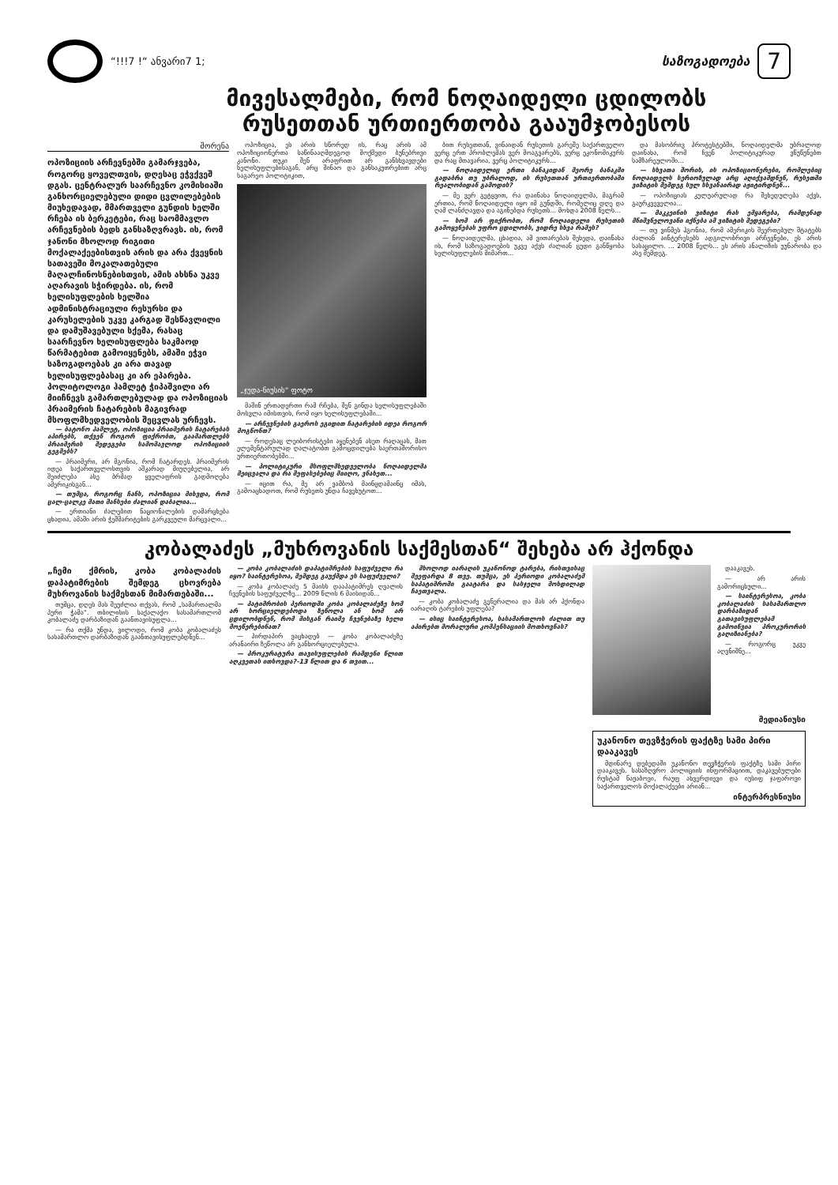“!!!7 !“ ანვარი7 1;
საზოგადოება 7
მივესალმები, რომ ნოღაიდელი ცდილობს
რუსეთთან ურთიერთობა გააუმჯობესოს
შორენა
ოპოზიციის არჩევნებში გამარჯვება, როგორც ყოველთვის, დღესაც ეჭვქვეშ დგას. ცენტრალურ საარჩევნო კომისიაში განხორციელებული დიდი ცვლილებების მიუხედავად, მმართველი გუნდის ხელში რჩება ის ბერკეტები, რაც საომმავლო არჩევნების ბედს განსაზღვრავს. ის, რომ ჯანონი მხოლოდ რიგითი მოქალაქეებისთვის არის და არა ქვეყნის სათავეში მოკალათებული მაღალჩინოსნებისთვის, ამის ახსნა უკვე აღარავის სჭირდება. ის, რომ ხელისუფლების ხელშია ადმინისტრაციული რესურსი და კარუსელების უკვე კარგად შესწავლილი და დამუშავებული სქემა, რასაც საარჩევნო ხელისუფლება საკმაოდ წარმატებით გამოიყენებს, ამაში ეჭვი საზოგადოებას კი არა თავად ხელისუფლებასაც კი არ ეპარება. პოლიტოლოგი ჰამლეტ ჭიპაშვილი არ მიიჩნევს გამართლებულად და ოპოზიციას პრაიმერის ჩატარების მაგივრად მსოფლმხედველობის შეცვლას ურჩევს.
— ბატონო ჰამლეტ, ოპოზიცია პრაიმერის ჩატარებას აპირებს, თქვენ როგორ ფიქრობთ, გაამართლებს პრაიმერის შედეგები სამომავლოდ ოპოზიციის გეგმებს?
— პრაიმერი, არ მგონია, რომ ჩატარდეს. პრაიმერის იდეა საქართველოსთვის აშკარად მიუღებელია, არ შეიძლება ასე ბრმად ყველაფრის გადმოღება ამერიკისგან...
— თუმცა, როგორც ჩანს, ოპოზიცია მიხვდა, რომ ცალ-ცალკე მათი შანსები ძალიან დაბალია...
— ერთიანი ძალებით ნაციონალების დამარცხება ცხადია, ამაში არის ჭეშმარიტების გარკვეული მარცვალი...
ოპოზიცია, ეს არის სწორედ ის, რაც არის ამ ოპოზიციონერთა საწინააღმდეგოდ მოქმედი ბუნებრივი კანონი. თუკი შენ არაფრით არ განსხვავდები ხელისუფლებისაგან, არც შინაო და განსაკუთრებით არც საგარეო პოლიტიკით,
„ჯუდა-ნიუსის“ ფოტო
მაშინ ერთადერთი რამ რჩება, შენ გინდა ხელისუფლებაში მოსვლა იმისთვის, რომ იყო ხელისუფლებაში...
— არჩევნების გაეროს ეგიდით ჩატარების იდეა როგორ მოგწონთ?
— როდესაც ლეიბორისტები აყენებენ ასეთ რაღაცას, მათ ელემენტარულად ღალატობთ გამოცდილება საერთაშორისო ურთიერთობებში...
— პოლიტიკური მსოფლმხედველობა ნოღაიდელმა შეიცვალა და რა შეფასებებიც მიიღო, ვნახეთ...
— იცით რა, მე არ ვამბობ მაინცდამაინც იმას, გამოაცხადოთ, რომ რუსეთს უნდა ჩავეხუტოთ...
ბით რუსეთთან, ვინაიდან რუსეთის გარეშე საქართველო ვერც ერთ პრობლემას ვერ მოაგვარებს, ვერც ეკონომიკურს და რაც მთავარია, ვერც პოლიტიკურს...
— ნოღაიდელიც ერთი ბანაკიდან მეორე ბანაკში გადაბრა თუ უბრალოდ, ის რუსეთთან ურთიერთობაში რეალობიდან გამოდის?
— მე ვერ გეტყვით, რა დაინახა ნოღაიდელმა, მაგრამ ერთია, რომ ნოღაიდელი იყო იმ გუნდში, რომელიც დღე და ღამ ლანძღავდა და აგინებდა რუსეთს... მოხდა 2008 წელს...
— ხომ არ ფიქრობთ, რომ ნოღაიდელი რუსეთის გამოყენებას უფრო ცდილობს, ვიდრე სხვა რამეს?
— ნოღაიდელმა, ცხადია, ამ ვითარებას შეხედა, დაინახა ის, რომ საზოგადოების უკვე აქვს ძალიან ცუდი განწყობა ხელისუფლების მიმართ...
და მასობრივ პროტესტებში, ნოღაიდელმა უბრალოდ დაინახა, რომ ჩვენ პოლიტიკურად ვწუწუნებთ სამზარეულოში...
— სხვათა შორის, ის ოპოზიციონერები, რომლებიც ნოღაიდელს სერიოზულად არც აღიქვამდნენ, რუსეთში ვიზიტის შემდეგ სულ სხვანაირად აჟიტირდნენ...
— ოპოზიციას კულუარულად რა შეხედულება აქვს, გაურკვეველია...
— მაკკეინის ვიზიტი რას ემყარება, რამდენად მნიშვნელოვანი იქნება ამ ვიზიტის შედეგები?
— თუ ვინმეს ჰგონია, რომ ამერიკის შეერთებულ შტატებს ძალიან აინტერესებს ადგილობრივი არჩევნები, ეს არის სასაცილო. ... 2008 წელს... ეს არის ანალიზის უუნარობა და ასე შემდეგ.
კობალაძეს „მუხროვანის საქმესთან“ შეხება არ ჰქონდა
„ჩემი ქმრის, კობა კობალაძის დაპატიმრების შემდეგ ცხოვრება მუხროვანის საქმესთან მიმართებაში...
თუმცა, დღეს მას შეუძლია თქვას, რომ „სამართალმა პური ჭამა“. თბილისის საქალაქო სასამართლომ კობალაძე დარბაზიდან გაანთავისუფლა...
— რა თქმა უნდა, ვილოდი, რომ კობა კობალაძეს სასამართლო დარბაზიდან გაანთავისუფლებდნენ...
— კობა კობალაძის დაპატიმრების საფუძველი რა იყო? საინტერესოა, შემდეგ გაუქმდა ეს საფუძველი?
— კობა კობალაძე 5 მაისს დააპატიმრეს ღვალის ჩვენების საფუძველზე... 2009 წლის 6 მაისიდან...
— პატიმრობის პერიოდში კობა კობალაძეზე ხომ არ ხორციელდებოდა ზეწოლა ან ხომ არ ცდილობდნენ, რომ მისგან რაიმე ჩვენებაზე ხელი მოეწერებინათ?
— პირდაპირ ვაცხადებ — კობა კობალაძეზე არანაირი ზეწოლა არ განხორციელებულა.
— პროკურატურა თავისუფლების რამდენი წლით აღკვეთას ითხოვდა?-13 წლით და 6 თვით...
მხოლოდ იარაღის უკანონოდ ტარება, რისთვისაც შეეფარდა 8 თვე. თუმცა, ეს პერიოდი კობალაძემ საპატიმროში გაატარა და სასჯელი მოხდილად ჩაეთვალა.
— კობა კობალაძე გენერალია და მას არ ჰქონდა იარაღის ტარების უფლება?
— ისიც საინტერესოა, სასამართლოს ძალით თუ აპირებთ მორალური კომპენსაციის მოთხოვნას?
დააკავეს.
— არ არის გამორიცხული...
— საინტერესოა, კობა კობალაძის სასამართლო დარბაზიდან გათავისუფლებამ გამოიწვია პროკურორის გაღიზიანება?
— როგორც უკვე აღვნიშნე...
მედიანიუსი
უკანონო თევზჭერის ფაქტზე სამი პირი დააკავეს
მდინარე დებედაში უკანონო თევზჭერის ფაქტზე სამი პირი დააკავეს. სასაზღვრო პოლიციის ინფორმაციით, დაკავებულები რუსტამ ნაჟაბოვი, რაუფ ახვერდიევი და იუსიფ ჯაფაროვი საქართველოს მოქალაქეები არიან...
ინტერპრესნიუსი